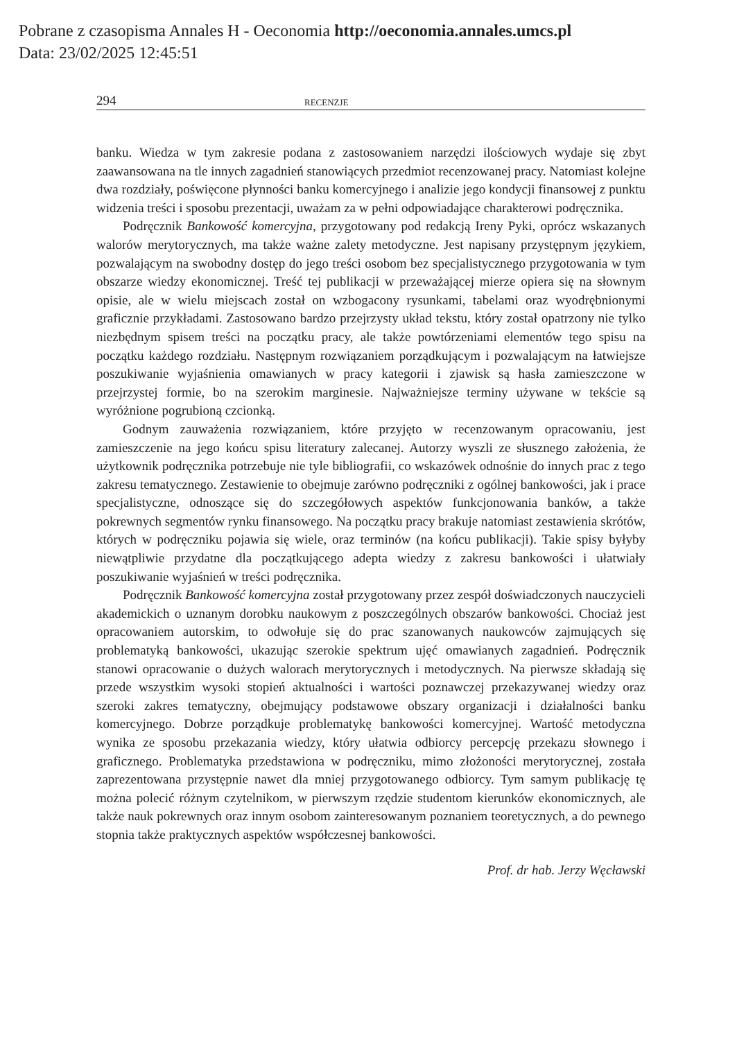Pobrane z czasopisma Annales H - Oeconomia http://oeconomia.annales.umcs.pl
Data: 23/02/2025 12:45:51
294 RECENZJE
banku. Wiedza w tym zakresie podana z zastosowaniem narzędzi ilościowych wydaje się zbyt zaawansowana na tle innych zagadnień stanowiących przedmiot recenzowanej pracy. Natomiast kolejne dwa rozdziały, poświęcone płynności banku komercyjnego i analizie jego kondycji finansowej z punktu widzenia treści i sposobu prezentacji, uważam za w pełni odpowiadające charakterowi podręcznika.
Podręcznik Bankowość komercyjna, przygotowany pod redakcją Ireny Pyki, oprócz wskazanych walorów merytorycznych, ma także ważne zalety metodyczne. Jest napisany przystępnym językiem, pozwalającym na swobodny dostęp do jego treści osobom bez specjalistycznego przygotowania w tym obszarze wiedzy ekonomicznej. Treść tej publikacji w przeważającej mierze opiera się na słownym opisie, ale w wielu miejscach został on wzbogacony rysunkami, tabelami oraz wyodrębnionymi graficznie przykładami. Zastosowano bardzo przejrzysty układ tekstu, który został opatrzony nie tylko niezbędnym spisem treści na początku pracy, ale także powtórzeniami elementów tego spisu na początku każdego rozdziału. Następnym rozwiązaniem porządkującym i pozwalającym na łatwiejsze poszukiwanie wyjaśnienia omawianych w pracy kategorii i zjawisk są hasła zamieszczone w przejrzystej formie, bo na szerokim marginesie. Najważniejsze terminy używane w tekście są wyróżnione pogrubioną czcionką.
Godnym zauważenia rozwiązaniem, które przyjęto w recenzowanym opracowaniu, jest zamieszczenie na jego końcu spisu literatury zalecanej. Autorzy wyszli ze słusznego założenia, że użytkownik podręcznika potrzebuje nie tyle bibliografii, co wskazówek odnośnie do innych prac z tego zakresu tematycznego. Zestawienie to obejmuje zarówno podręczniki z ogólnej bankowości, jak i prace specjalistyczne, odnoszące się do szczegółowych aspektów funkcjonowania banków, a także pokrewnych segmentów rynku finansowego. Na początku pracy brakuje natomiast zestawienia skrótów, których w podręczniku pojawia się wiele, oraz terminów (na końcu publikacji). Takie spisy byłyby niewątpliwie przydatne dla początkującego adepta wiedzy z zakresu bankowości i ułatwiały poszukiwanie wyjaśnień w treści podręcznika.
Podręcznik Bankowość komercyjna został przygotowany przez zespół doświadczonych nauczycieli akademickich o uznanym dorobku naukowym z poszczególnych obszarów bankowości. Chociaż jest opracowaniem autorskim, to odwołuje się do prac szanowanych naukowców zajmujących się problematyką bankowości, ukazując szerokie spektrum ujęć omawianych zagadnień. Podręcznik stanowi opracowanie o dużych walorach merytorycznych i metodycznych. Na pierwsze składają się przede wszystkim wysoki stopień aktualności i wartości poznawczej przekazywanej wiedzy oraz szeroki zakres tematyczny, obejmujący podstawowe obszary organizacji i działalności banku komercyjnego. Dobrze porządkuje problematykę bankowości komercyjnej. Wartość metodyczna wynika ze sposobu przekazania wiedzy, który ułatwia odbiorcy percepcję przekazu słownego i graficznego. Problematyka przedstawiona w podręczniku, mimo złożoności merytorycznej, została zaprezentowana przystępnie nawet dla mniej przygotowanego odbiorcy. Tym samym publikację tę można polecić różnym czytelnikom, w pierwszym rzędzie studentom kierunków ekonomicznych, ale także nauk pokrewnych oraz innym osobom zainteresowanym poznaniem teoretycznych, a do pewnego stopnia także praktycznych aspektów współczesnej bankowości.
Prof. dr hab. Jerzy Węcławski